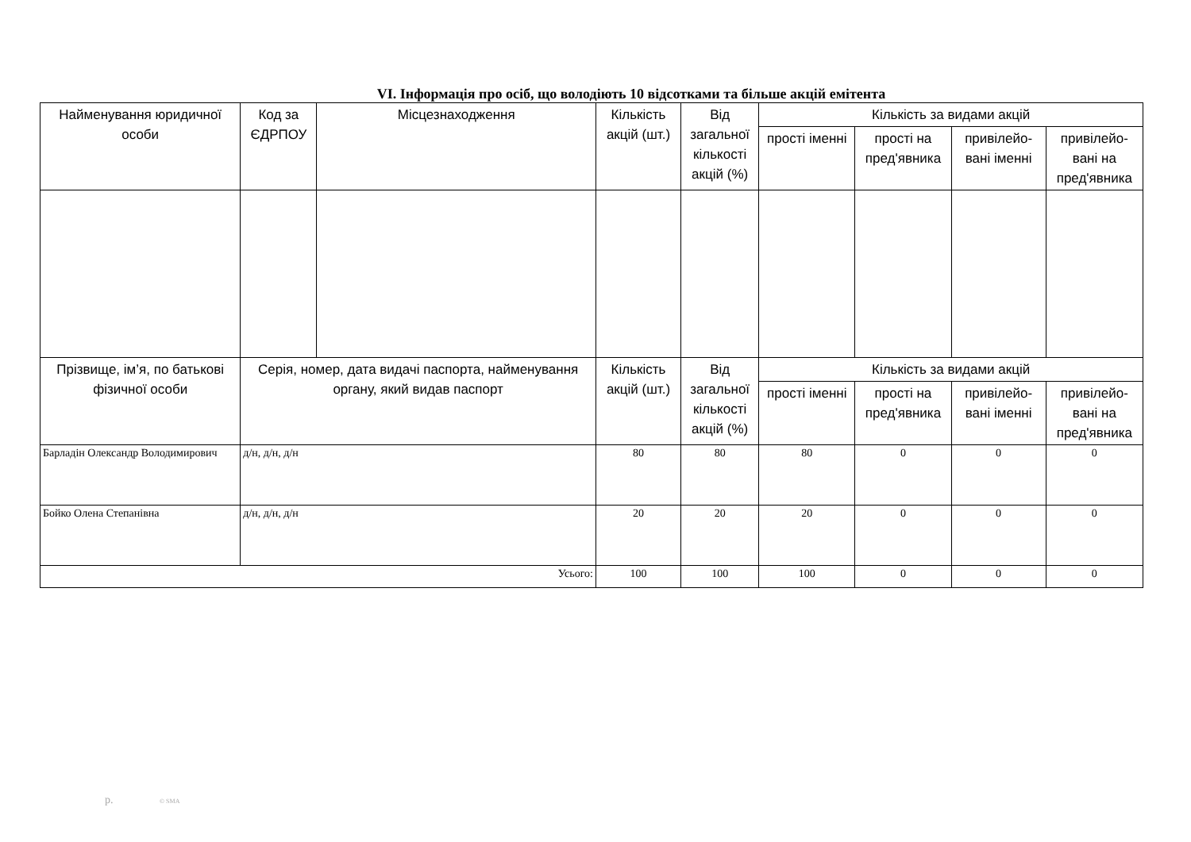VI. Інформація про осіб, що володіють 10 відсотками та більше акцій емітента
| Найменування юридичної особи | Код за ЄДРПОУ | Місцезнаходження | Кількість акцій (шт.) | Від загальної кількості акцій (%) | Кількість за видами акцій | | | |
| --- | --- | --- | --- | --- | --- | --- | --- | --- |
| | | | | | прості іменні | прості на пред'явника | привілейо-вані іменні | привілейо-вані на пред'явника |
| Прізвище, ім’я, по батькові фізичної особи | Серія, номер, дата видачі паспорта, найменування органу, який видав паспорт | | Кількість акцій (шт.) | Від загальної кількості акцій (%) | Кількість за видами акцій | | | |
| | | | | | прості іменні | прості на пред'явника | привілейо-вані іменні | привілейо-вані на пред'явника |
| Барладін Олександр Володимирович | д/н, д/н, д/н | | 80 | 80 | 80 | 0 | 0 | 0 |
| Бойко Олена Степанівна | д/н, д/н, д/н | | 20 | 20 | 20 | 0 | 0 | 0 |
| Усього: | | | 100 | 100 | 100 | 0 | 0 | 0 |
р. © SMA